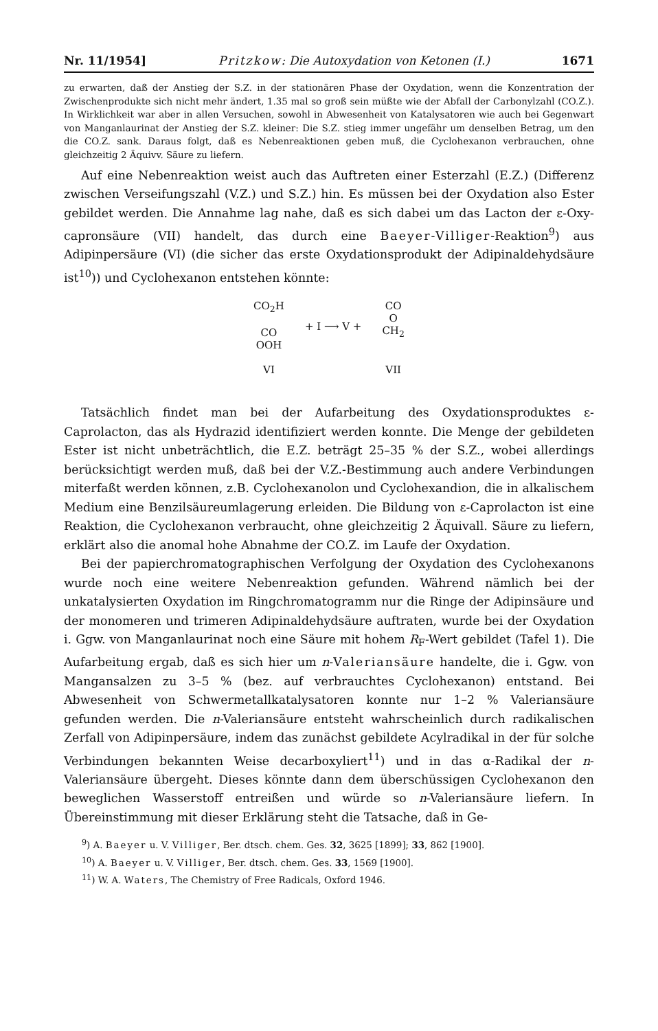Nr. 11/1954] Pritzkow: Die Autoxydation von Ketonen (I.) 1671
zu erwarten, daß der Anstieg der S.Z. in der stationären Phase der Oxydation, wenn die Konzentration der Zwischenprodukte sich nicht mehr ändert, 1.35 mal so groß sein müßte wie der Abfall der Carbonylzahl (CO.Z.). In Wirklichkeit war aber in allen Versuchen, sowohl in Abwesenheit von Katalysatoren wie auch bei Gegenwart von Manganlaurinat der Anstieg der S.Z. kleiner: Die S.Z. stieg immer ungefähr um denselben Betrag, um den die CO.Z. sank. Daraus folgt, daß es Nebenreaktionen geben muß, die Cyclohexanon verbrauchen, ohne gleichzeitig 2 Äquivv. Säure zu liefern.
Auf eine Nebenreaktion weist auch das Auftreten einer Esterzahl (E.Z.) (Differenz zwischen Verseifungszahl (V.Z.) und S.Z.) hin. Es müssen bei der Oxydation also Ester gebildet werden. Die Annahme lag nahe, daß es sich dabei um das Lacton der ε-Oxy-capronsäure (VII) handelt, das durch eine Baeyer-Villiger-Reaktion<sup>9</sup>) aus Adipinpersäure (VI) (die sicher das erste Oxydationsprodukt der Adipinaldehydsäure ist<sup>10</sup>)) und Cyclohexanon entstehen könnte:
CO<sub>2</sub>H
CO
OOH
VI
+ I ⟶ V +
CO
O
CH<sub>2</sub>
VII
Tatsächlich findet man bei der Aufarbeitung des Oxydationsproduktes ε-Caprolacton, das als Hydrazid identifiziert werden konnte. Die Menge der gebildeten Ester ist nicht unbeträchtlich, die E.Z. beträgt 25–35 % der S.Z., wobei allerdings berücksichtigt werden muß, daß bei der V.Z.-Bestimmung auch andere Verbindungen miterfaßt werden können, z.B. Cyclohexanolon und Cyclohexandion, die in alkalischem Medium eine Benzilsäureumlagerung erleiden. Die Bildung von ε-Caprolacton ist eine Reaktion, die Cyclohexanon verbraucht, ohne gleichzeitig 2 Äquivall. Säure zu liefern, erklärt also die anomal hohe Abnahme der CO.Z. im Laufe der Oxydation.
Bei der papierchromatographischen Verfolgung der Oxydation des Cyclohexanons wurde noch eine weitere Nebenreaktion gefunden. Während nämlich bei der unkatalysierten Oxydation im Ringchromatogramm nur die Ringe der Adipinsäure und der monomeren und trimeren Adipinaldehydsäure auftraten, wurde bei der Oxydation i. Ggw. von Manganlaurinat noch eine Säure mit hohem R<sub>F</sub>-Wert gebildet (Tafel 1). Die Aufarbeitung ergab, daß es sich hier um n-Valeriansäure handelte, die i. Ggw. von Mangansalzen zu 3–5 % (bez. auf verbrauchtes Cyclohexanon) entstand. Bei Abwesenheit von Schwermetallkatalysatoren konnte nur 1–2 % Valeriansäure gefunden werden. Die n-Valeriansäure entsteht wahrscheinlich durch radikalischen Zerfall von Adipinpersäure, indem das zunächst gebildete Acylradikal in der für solche Verbindungen bekannten Weise decarboxyliert<sup>11</sup>) und in das α-Radikal der n-Valeriansäure übergeht. Dieses könnte dann dem überschüssigen Cyclohexanon den beweglichen Wasserstoff entreißen und würde so n-Valeriansäure liefern. In Übereinstimmung mit dieser Erklärung steht die Tatsache, daß in Ge-
<sup>9</sup>) A. Baeyer u. V. Villiger, Ber. dtsch. chem. Ges. 32, 3625 [1899]; 33, 862 [1900].
<sup>10</sup>) A. Baeyer u. V. Villiger, Ber. dtsch. chem. Ges. 33, 1569 [1900].
<sup>11</sup>) W. A. Waters, The Chemistry of Free Radicals, Oxford 1946.